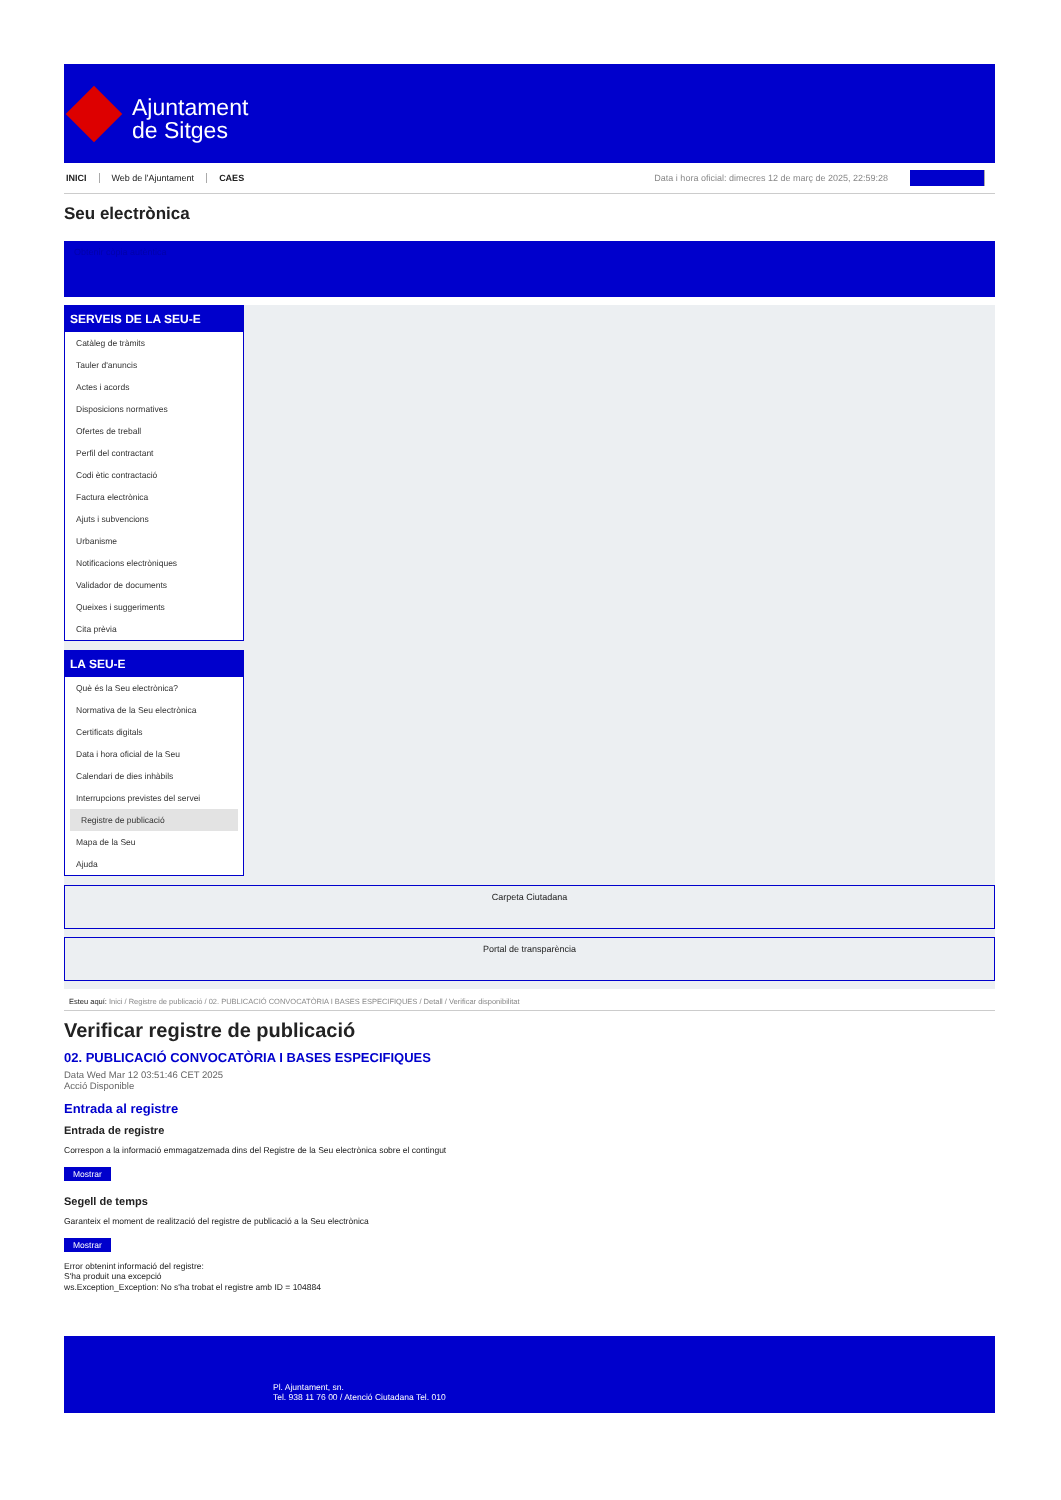Ajuntament
de Sitges
INICI Web de l'Ajuntament CAES Data i hora oficial: dimecres 12 de març de 2025, 22:59:28
Seu electrònica
Obtenir còpia autèntica
SERVEIS DE LA SEU-E
Catàleg de tràmits
Tauler d'anuncis
Actes i acords
Disposicions normatives
Ofertes de treball
Perfil del contractant
Codi ètic contractació
Factura electrònica
Ajuts i subvencions
Urbanisme
Notificacions electròniques
Validador de documents
Queixes i suggeriments
Cita prèvia
LA SEU-E
Què és la Seu electrònica?
Normativa de la Seu electrònica
Certificats digitals
Data i hora oficial de la Seu
Calendari de dies inhàbils
Interrupcions previstes del servei
Registre de publicació
Mapa de la Seu
Ajuda
Carpeta Ciutadana
Portal de transparència
Esteu aquí: Inici / Registre de publicació / 02. PUBLICACIÓ CONVOCATÒRIA I BASES ESPECIFIQUES / Detall / Verificar disponibilitat
Verificar registre de publicació
02. PUBLICACIÓ CONVOCATÒRIA I BASES ESPECIFIQUES
Data Wed Mar 12 03:51:46 CET 2025
Acció Disponible
Entrada al registre
Entrada de registre
Correspon a la informació emmagatzemada dins del Registre de la Seu electrònica sobre el contingut
Mostrar
Segell de temps
Garanteix el moment de realització del registre de publicació a la Seu electrònica
Mostrar
Error obtenint informació del registre:
S'ha produit una excepció
ws.Exception_Exception: No s'ha trobat el registre amb ID = 104884
Pl. Ajuntament, sn.
Tel. 938 11 76 00 / Atenció Ciutadana Tel. 010